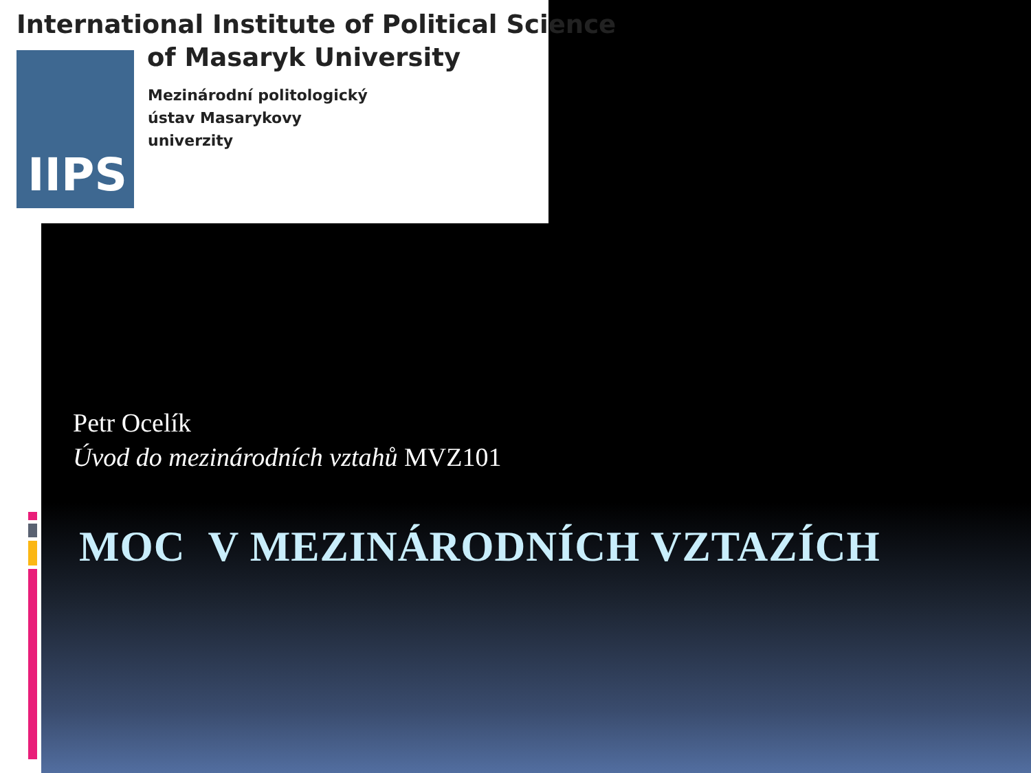International Institute of Political Science
IIPS of Masaryk University
Mezinárodní politologický
ústav Masarykovy
univerzity
Petr Ocelík
Úvod do mezinárodních vztahů MVZ101
MOC V MEZINÁRODNÍCH VZTAZÍCH